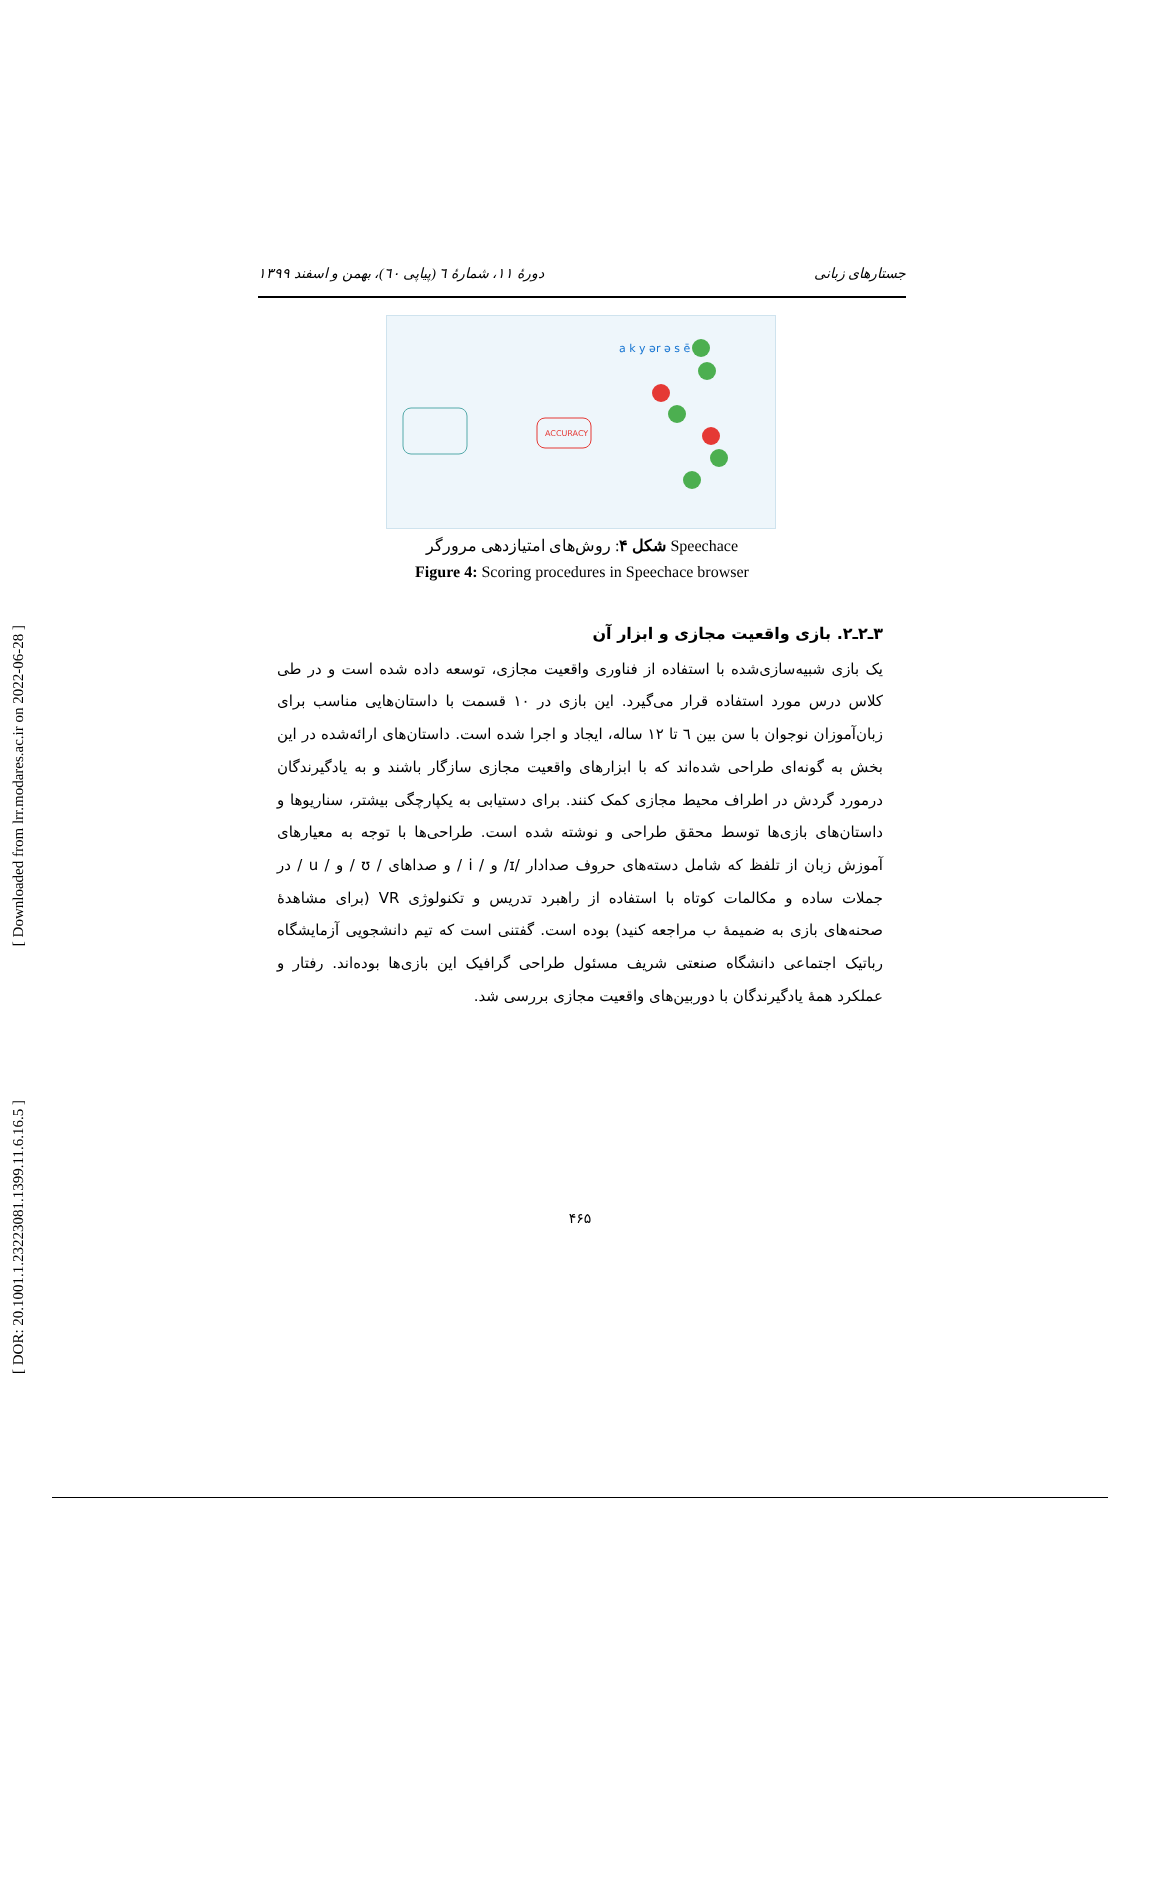[ Downloaded from lrr.modares.ac.ir on 2022-06-28 ]
[ DOR: 20.1001.1.23223081.1399.11.6.16.5 ]
جستارهای زبانی دورهٔ ۱۱، شمارهٔ ٦ (پیاپی ٦٠)، بهمن و اسفند ۱۳۹۹
a k y ər ə s ē
ACCURACY
شکل ۴: روش‌های امتیازدهی مرورگر Speechace
Figure 4: Scoring procedures in Speechace browser
۳ـ۲ـ۲. بازی واقعیت مجازی و ابزار آن
یک بازی شبیه‌سازی‌شده با استفاده از فناوری واقعیت مجازی، توسعه داده شده است و در طی کلاس درس مورد استفاده قرار می‌گیرد. این بازی در ۱۰ قسمت با داستان‌هایی مناسب برای زبان‌آموزان نوجوان با سن بین ٦ تا ۱۲ ساله، ایجاد و اجرا شده است. داستان‌های ارائه‌شده در این بخش به گونه‌ای طراحی شده‌اند که با ابزارهای واقعیت مجازی سازگار باشند و به یادگیرندگان درمورد گردش در اطراف محیط مجازی کمک کنند. برای دستیابی به یکپارچگی بیشتر، سناریوها و داستان‌های بازی‌ها توسط محقق طراحی و نوشته شده است. طراحی‌ها با توجه به معیارهای آموزش زبان از تلفظ که شامل دسته‌های حروف صدادار /ɪ/ و / i / و صداهای / ʊ / و / u / در جملات ساده و مکالمات کوتاه با استفاده از راهبرد تدریس و تکنولوژی VR (برای مشاهدهٔ صحنه‌های بازی به ضمیمهٔ ب مراجعه کنید) بوده است. گفتنی است که تیم دانشجویی آزمایشگاه رباتیک اجتماعی دانشگاه صنعتی شریف مسئول طراحی گرافیک این بازی‌ها بوده‌اند. رفتار و عملکرد همهٔ یادگیرندگان با دوربین‌های واقعیت مجازی بررسی شد.
۴۶۵